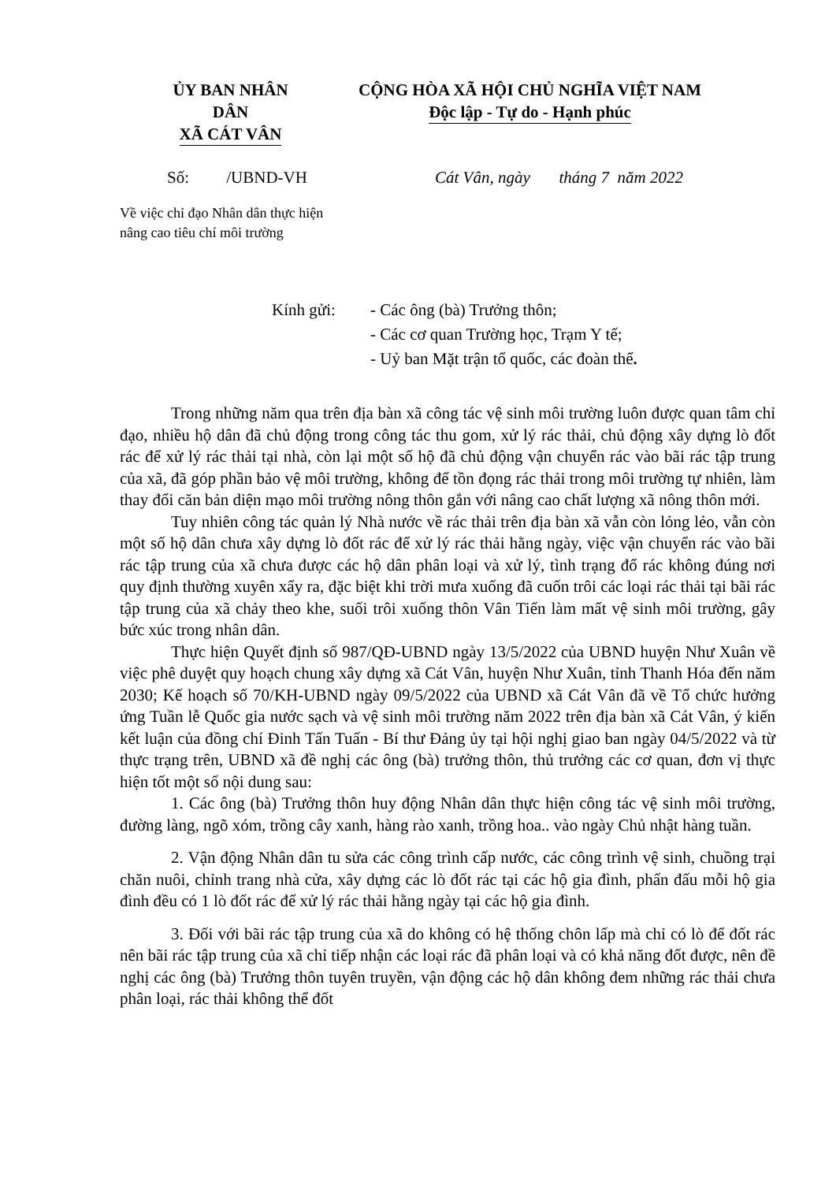ỦY BAN NHÂN DÂN
XÃ CÁT VÂN
CỘNG HÒA XÃ HỘI CHỦ NGHĨA VIỆT NAM
Độc lập - Tự do - Hạnh phúc
Số: /UBND-VH Cát Vân, ngày tháng 7 năm 2022
Về việc chỉ đạo Nhân dân thực hiện
nâng cao tiêu chí môi trường
Kính gửi: - Các ông (bà) Trưởng thôn;
- Các cơ quan Trường học, Trạm Y tế;
- Uỷ ban Mặt trận tổ quốc, các đoàn thể.
Trong những năm qua trên địa bàn xã công tác vệ sinh môi trường luôn được quan tâm chỉ đạo, nhiều hộ dân đã chủ động trong công tác thu gom, xử lý rác thải, chủ động xây dựng lò đốt rác để xử lý rác thải tại nhà, còn lại một số hộ đã chủ động vận chuyển rác vào bãi rác tập trung của xã, đã góp phần bảo vệ môi trường, không để tồn đọng rác thải trong môi trường tự nhiên, làm thay đổi căn bản diện mạo môi trường nông thôn gắn với nâng cao chất lượng xã nông thôn mới.
Tuy nhiên công tác quản lý Nhà nước về rác thải trên địa bàn xã vẫn còn lỏng lẻo, vẫn còn một số hộ dân chưa xây dựng lò đốt rác để xử lý rác thải hằng ngày, việc vận chuyển rác vào bãi rác tập trung của xã chưa được các hộ dân phân loại và xử lý, tình trạng đổ rác không đúng nơi quy định thường xuyên xẩy ra, đặc biệt khi trời mưa xuống đã cuốn trôi các loại rác thải tại bãi rác tập trung của xã chảy theo khe, suối trôi xuống thôn Vân Tiến làm mất vệ sinh môi trường, gây bức xúc trong nhân dân.
Thực hiện Quyết định số 987/QĐ-UBND ngày 13/5/2022 của UBND huyện Như Xuân về việc phê duyệt quy hoạch chung xây dựng xã Cát Vân, huyện Như Xuân, tỉnh Thanh Hóa đến năm 2030; Kế hoạch số 70/KH-UBND ngày 09/5/2022 của UBND xã Cát Vân đã về Tổ chức hưởng ứng Tuần lễ Quốc gia nước sạch và vệ sinh môi trường năm 2022 trên địa bàn xã Cát Vân, ý kiến kết luận của đồng chí Đinh Tấn Tuấn - Bí thư Đảng ủy tại hội nghị giao ban ngày 04/5/2022 và từ thực trạng trên, UBND xã đề nghị các ông (bà) trưởng thôn, thủ trưởng các cơ quan, đơn vị thực hiện tốt một số nội dung sau:
1. Các ông (bà) Trưởng thôn huy động Nhân dân thực hiện công tác vệ sinh môi trường, đường làng, ngõ xóm, trồng cây xanh, hàng rào xanh, trồng hoa.. vào ngày Chủ nhật hàng tuần.
2. Vận động Nhân dân tu sửa các công trình cấp nước, các công trình vệ sinh, chuồng trại chăn nuôi, chỉnh trang nhà cửa, xây dựng các lò đốt rác tại các hộ gia đình, phấn đấu mỗi hộ gia đình đều có 1 lò đốt rác để xử lý rác thải hằng ngày tại các hộ gia đình.
3. Đối với bãi rác tập trung của xã do không có hệ thống chôn lấp mà chỉ có lò để đốt rác nên bãi rác tập trung của xã chỉ tiếp nhận các loại rác đã phân loại và có khả năng đốt được, nên đề nghị các ông (bà) Trưởng thôn tuyên truyền, vận động các hộ dân không đem những rác thải chưa phân loại, rác thải không thể đốt